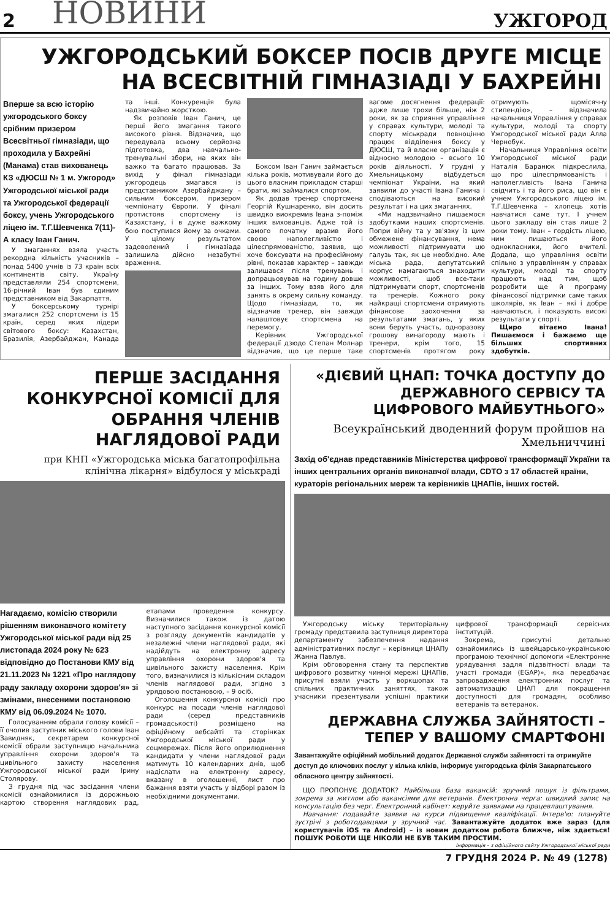2 НОВИНИ УЖГОРОД
УЖГОРОДСЬКИЙ БОКСЕР ПОСІВ ДРУГЕ МІСЦЕ НА ВСЕСВІТНІЙ ГІМНАЗІАДІ У БАХРЕЙНІ
Вперше за всю історію ужгородського боксу срібним призером Всесвітньої гімназіади, що проходила у Бахрейні (Манама) став вихованець КЗ «ДЮСШ № 1 м. Ужгород» Ужгородської міської ради та Ужгородської федерації боксу, учень Ужгородського ліцею ім. Т.Г.Шевченка 7(11)-А класу Іван Ганич.
У змаганнях взяла участь рекордна кількість учасників – понад 5400 учнів із 73 країн всіх континентів світу. Україну представляли 254 спортсмени, 16-річний Іван був єдиним представником від Закарпаття.
У боксерському турнірі змагалися 252 спортсмени із 15 країн, серед яких лідери світового боксу: Казахстан, Бразилія, Азербайджан, Канада та інші. Конкуренція була надзвичайно жорсткою.
Як розповів Іван Ганич, це перші його змагання такого високого рівня. Відзначив, що передувала всьому серйозна підготовка, два навчально-тренувальні збори, на яких він важко та багато працював. За вихід у фінал гімназіади ужгородець змагався із представником Азербайджану – сильним боксером, призером чемпіонату Європи. У фіналі протистояв спортсмену із Казахстану, і в дуже важкому бою поступився йому за очками. У цілому результатом задоволений і гімназіада залишила дійсно незабутні враження.
Боксом Іван Ганич займається кілька років, мотивували його до цього власним прикладом старші брати, які займалися спортом.
Як додав тренер спортсмена Георгій Кушнаренко, він досить швидко виокремив Івана з-поміж інших вихованців. Адже той із самого початку вразив його своєю наполегливістю і цілеспрямованістю, заявив, що хоче боксувати на професійному рівні, показав характер – завжди залишався після тренувань і допрацьовував на годину довше за інших. Тому взяв його для занять в окрему сильну команду. Щодо гімназіади, то, як відзначив тренер, він завжди налаштовує спортсмена на перемогу.
Керівник Ужгородської федерації дзюдо Степан Молнар відзначив, що це перше таке вагоме досягнення федерації: адже лише трохи більше, ніж 2 роки, як за сприяння управління у справах культури, молоді та спорту міськради повноцінно працює відділення боксу у ДЮСШ, та й власне організація є відносно молодою – всього 10 років діяльності. У грудні у Хмельницькому відбудеться чемпіонат України, на який заявили до участі Івана Ганича і сподіваються на високий результат і на цих змаганнях.
«Ми надзвичайно пишаємося здобутками наших спортсменів. Попри війну та у зв'язку із цим обмежене фінансування, нема можливості підтримувати цю галузь так, як це необхідно. Але міська рада, депутатський корпус намагаються знаходити можливості, щоб все-таки підтримувати спорт, спортсменів та тренерів. Кожного року найкращі спортсмени отримують фінансове заохочення за результатами змагань, у яких вони беруть участь, одноразову грошову винагороду мають і тренери, крім того, 15 спортсменів протягом року отримують щомісячну стипендію», – відзначила начальниця Управління у справах культури, молоді та спорту Ужгородської міської ради Алла Чернобук.
Начальниця Управління освіти Ужгородської міської ради Наталія Баранюк підкреслила, що про цілеспрямованість і наполегливість Івана Ганича свідчить і та його риса, що він є учнем Ужгородського ліцею ім. Т.Г.Шевченка – хлопець хотів навчатися саме тут. І учнем цього закладу він став лише 2 роки тому. Іван – гордість ліцею, ним пишаються його однокласники, його вчителі. Додала, що управління освіти спільно з управлінням у справах культури, молоді та спорту працюють над тим, щоб розробити ще й програму фінансової підтримки саме таких школярів, як Іван – які і добре навчаються, і показують високі результати у спорті.
Щиро вітаємо Івана! Пишаємося і бажаємо ще більших спортивних здобутків.
ПЕРШЕ ЗАСІДАННЯ КОНКУРСНОЇ КОМІСІЇ ДЛЯ ОБРАННЯ ЧЛЕНІВ НАГЛЯДОВОЇ РАДИ
при КНП «Ужгородська міська багатопрофільна клінічна лікарня» відбулося у міськраді
Нагадаємо, комісію створили рішенням виконавчого комітету Ужгородської міської ради від 25 листопада 2024 року № 623 відповідно до Постанови КМУ від 21.11.2023 № 1221 «Про наглядову раду закладу охорони здоров'я» зі змінами, внесеними постановою КМУ від 06.09.2024 № 1070.
Голосуванням обрали голову комісії – її очолив заступник міського голови Іван Завидняк, секретарем конкурсної комісії обрали заступницю начальника управління охорони здоров'я та цивільного захисту населення Ужгородської міської ради Ірину Столярову.
З грудня під час засідання члени комісії ознайомилися із дорожньою картою створення наглядових рад, етапами проведення конкурсу. Визначилися також із датою наступного засідання конкурсної комісії з розгляду документів кандидатів у незалежні члени наглядової ради, які надійдуть на електронну адресу управління охорони здоров'я та цивільного захисту населення. Крім того, визначилися із кількісним складом членів наглядової ради, згідно з урядовою постановою, – 9 осіб.
Оголошення конкурсної комісії про конкурс на посади членів наглядової ради (серед представників громадськості) розміщено на офіційному вебсайті та сторінках Ужгородської міської ради у соцмережах. Після його оприлюднення кандидати у члени наглядової ради матимуть 10 календарних днів, щоб надіслати на електронну адресу, вказану в оголошенні, лист про бажання взяти участь у відборі разом із необхідними документами.
«ДІЄВИЙ ЦНАП: ТОЧКА ДОСТУПУ ДО ДЕРЖАВНОГО СЕРВІСУ ТА ЦИФРОВОГО МАЙБУТНЬОГО»
Всеукраїнський дводенний форум пройшов на Хмельниччині
Захід об'єднав представників Міністерства цифрової трансформації України та інших центральних органів виконавчої влади, CDTO з 17 областей країни, кураторів регіональних мереж та керівників ЦНАПів, інших гостей.
Ужгородську міську територіальну громаду представила заступниця директора департаменту забезпечення надання адміністративних послуг – керівниця ЦНАПу Жанна Павлув.
Крім обговорення стану та перспектив цифрового розвитку чинної мережі ЦНАПів, присутні взяли участь у воркшопах та спільних практичних заняттях, також учасники презентували успішні практики цифрової трансформації сервісних інституцій.
Зокрема, присутні детально ознайомились із швейцарсько-українською програмою технічної допомоги «Електронне урядування задля підзвітності влади та участі громади (EGAP)», яка передбачає запровадження електронних послуг та автоматизацію ЦНАП для покращення доступності для громадян, особливо ветеранів та ветеранок.
ДЕРЖАВНА СЛУЖБА ЗАЙНЯТОСТІ – ТЕПЕР У ВАШОМУ СМАРТФОНІ
Завантажуйте офіційний мобільний додаток Державної служби зайнятості та отримуйте доступ до ключових послуг у кілька кліків, інформує ужгородська філія Закарпатського обласного центру зайнятості.
ЩО ПРОПОНУЄ ДОДАТОК? Найбільша база вакансій: зручний пошук із фільтрами, зокрема за житлом або вакансіями для ветеранів. Електронна черга: швидкий запис на консультацію без черг. Електронний кабінет: керуйте заявками на працевлаштування.
Навчання: подавайте заявки на курси підвищення кваліфікації. Інтерв'ю: плануйте зустрічі з роботодавцями у зручний час. Завантажуйте додаток вже зараз (для користувачів iOS та Android) – із новим додатком робота ближче, ніж здається! ПОШУК РОБОТИ ЩЕ НІКОЛИ НЕ БУВ ТАКИМ ПРОСТИМ.
Інформація – з офіційного сайту Ужгородської міської ради
7 ГРУДНЯ 2024 Р. № 49 (1278)